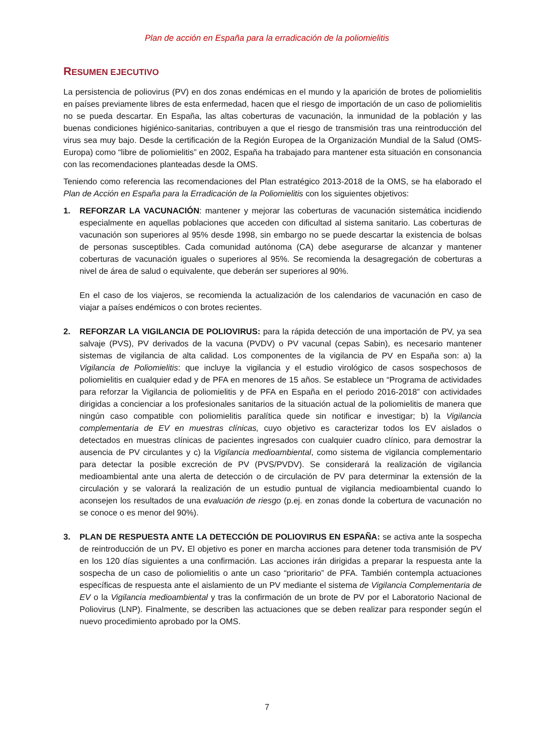Plan de acción en España para la erradicación de la poliomielitis
RESUMEN EJECUTIVO
La persistencia de poliovirus (PV) en dos zonas endémicas en el mundo y la aparición de brotes de poliomielitis en países previamente libres de esta enfermedad, hacen que el riesgo de importación de un caso de poliomielitis no se pueda descartar. En España, las altas coberturas de vacunación, la inmunidad de la población y las buenas condiciones higiénico-sanitarias, contribuyen a que el riesgo de transmisión tras una reintroducción del virus sea muy bajo. Desde la certificación de la Región Europea de la Organización Mundial de la Salud (OMS-Europa) como “libre de poliomielitis” en 2002, España ha trabajado para mantener esta situación en consonancia con las recomendaciones planteadas desde la OMS.
Teniendo como referencia las recomendaciones del Plan estratégico 2013-2018 de la OMS, se ha elaborado el Plan de Acción en España para la Erradicación de la Poliomielitis con los siguientes objetivos:
1. REFORZAR LA VACUNACIÓN: mantener y mejorar las coberturas de vacunación sistemática incidiendo especialmente en aquellas poblaciones que acceden con dificultad al sistema sanitario. Las coberturas de vacunación son superiores al 95% desde 1998, sin embargo no se puede descartar la existencia de bolsas de personas susceptibles. Cada comunidad autónoma (CA) debe asegurarse de alcanzar y mantener coberturas de vacunación iguales o superiores al 95%. Se recomienda la desagregación de coberturas a nivel de área de salud o equivalente, que deberán ser superiores al 90%.
En el caso de los viajeros, se recomienda la actualización de los calendarios de vacunación en caso de viajar a países endémicos o con brotes recientes.
2. REFORZAR LA VIGILANCIA DE POLIOVIRUS: para la rápida detección de una importación de PV, ya sea salvaje (PVS), PV derivados de la vacuna (PVDV) o PV vacunal (cepas Sabin), es necesario mantener sistemas de vigilancia de alta calidad. Los componentes de la vigilancia de PV en España son: a) la Vigilancia de Poliomielitis: que incluye la vigilancia y el estudio virológico de casos sospechosos de poliomielitis en cualquier edad y de PFA en menores de 15 años. Se establece un “Programa de actividades para reforzar la Vigilancia de poliomielitis y de PFA en España en el periodo 2016-2018” con actividades dirigidas a concienciar a los profesionales sanitarios de la situación actual de la poliomielitis de manera que ningún caso compatible con poliomielitis paralítica quede sin notificar e investigar; b) la Vigilancia complementaria de EV en muestras clínicas, cuyo objetivo es caracterizar todos los EV aislados o detectados en muestras clínicas de pacientes ingresados con cualquier cuadro clínico, para demostrar la ausencia de PV circulantes y c) la Vigilancia medioambiental, como sistema de vigilancia complementario para detectar la posible excreción de PV (PVS/PVDV). Se considerará la realización de vigilancia medioambiental ante una alerta de detección o de circulación de PV para determinar la extensión de la circulación y se valorará la realización de un estudio puntual de vigilancia medioambiental cuando lo aconsejen los resultados de una evaluación de riesgo (p.ej. en zonas donde la cobertura de vacunación no se conoce o es menor del 90%).
3. PLAN DE RESPUESTA ANTE LA DETECCIÓN DE POLIOVIRUS EN ESPAÑA: se activa ante la sospecha de reintroducción de un PV. El objetivo es poner en marcha acciones para detener toda transmisión de PV en los 120 días siguientes a una confirmación. Las acciones irán dirigidas a preparar la respuesta ante la sospecha de un caso de poliomielitis o ante un caso “prioritario” de PFA. También contempla actuaciones específicas de respuesta ante el aislamiento de un PV mediante el sistema de Vigilancia Complementaria de EV o la Vigilancia medioambiental y tras la confirmación de un brote de PV por el Laboratorio Nacional de Poliovirus (LNP). Finalmente, se describen las actuaciones que se deben realizar para responder según el nuevo procedimiento aprobado por la OMS.
7